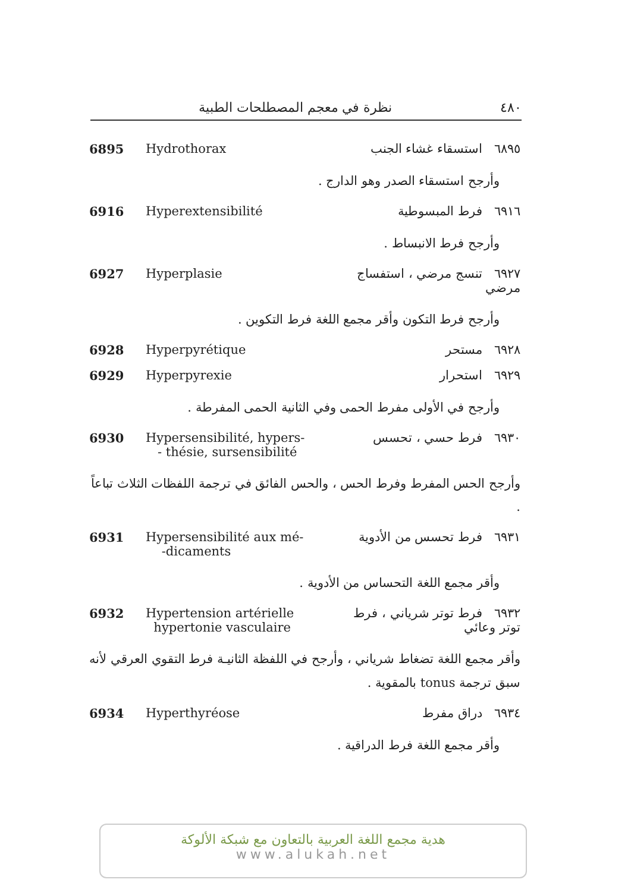٤٨٠ نظرة في معجم المصطلحات الطبية
6895 Hydrothorax ٦٨٩٥ استسقاء غشاء الجنب
وأرجح استسقاء الصدر وهو الدارج .
6916 Hyperextensibilité ٦٩١٦ فرط المبسوطية
وأرجح فرط الانبساط .
6927 Hyperplasie ٦٩٢٧ تنسج مرضي ، استفساج مرضي
وأرجح فرط التكون وأقر مجمع اللغة فرط التكوين .
6928 Hyperpyrétique ٦٩٢٨ مستحر
6929 Hyperpyrexie ٦٩٢٩ استحرار
وأرجح في الأولى مفرط الحمى وفي الثانية الحمى المفرطة .
6930 Hypersensibilité, hypers-
- thésie, sursensibilité
٦٩٣٠ فرط حسي ، تحسس
وأرجح الحس المفرط وفرط الحس ، والحس الفائق في ترجمة اللفظات الثلاث تباعاً .
6931 Hypersensibilité aux mé-
-dicaments
٦٩٣١ فرط تحسس من الأدوية
وأقر مجمع اللغة التحساس من الأدوية .
6932 Hypertension artérielle
hypertonie vasculaire
٦٩٣٢ فرط توتر شرياني ، فرط
توتر وعائي
وأقر مجمع اللغة تضغاط شرياني ، وأرجح في اللفظة الثانيـة فرط التقوي العرقي لأنه سبق ترجمة tonus بالمقوية .
6934 Hyperthyréose ٦٩٣٤ دراق مفرط
وأقر مجمع اللغة فرط الدراقية .
هدية مجمع اللغة العربية بالتعاون مع شبكة الألوكة
www.alukah.net